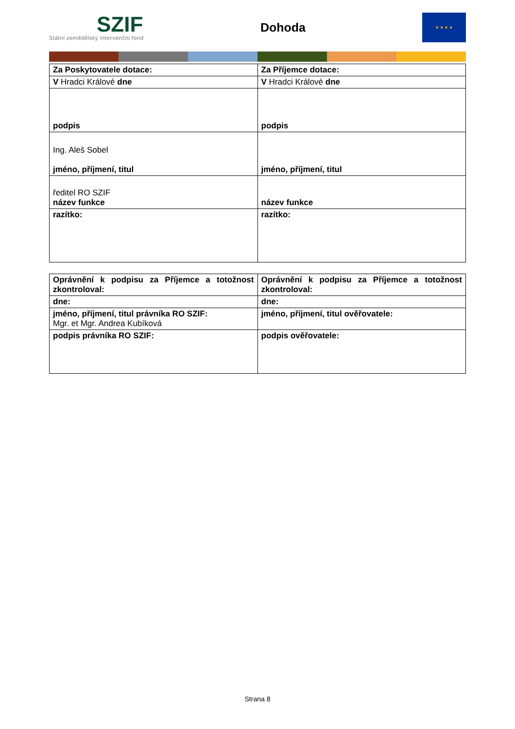SZIF
Státní zemědělský intervenční fond
Dohoda
★ ★ ★ ★
| Za Poskytovatele dotace: | Za Příjemce dotace: |
| V Hradci Králové dne | V Hradci Králové dne |
| podpis | podpis |
| Ing. Aleš Sobel jméno, příjmení, titul | jméno, příjmení, titul |
| ředitel RO SZIF název funkce | název funkce |
| razítko: | razítko: |
| Oprávnění k podpisu za Příjemce a totožnost zkontroloval: | Oprávnění k podpisu za Příjemce a totožnost zkontroloval: |
| dne: | dne: |
| jméno, příjmení, titul právníka RO SZIF: Mgr. et Mgr. Andrea Kubíková | jméno, příjmení, titul ověřovatele: |
| podpis právníka RO SZIF: | podpis ověřovatele: |
Strana 8